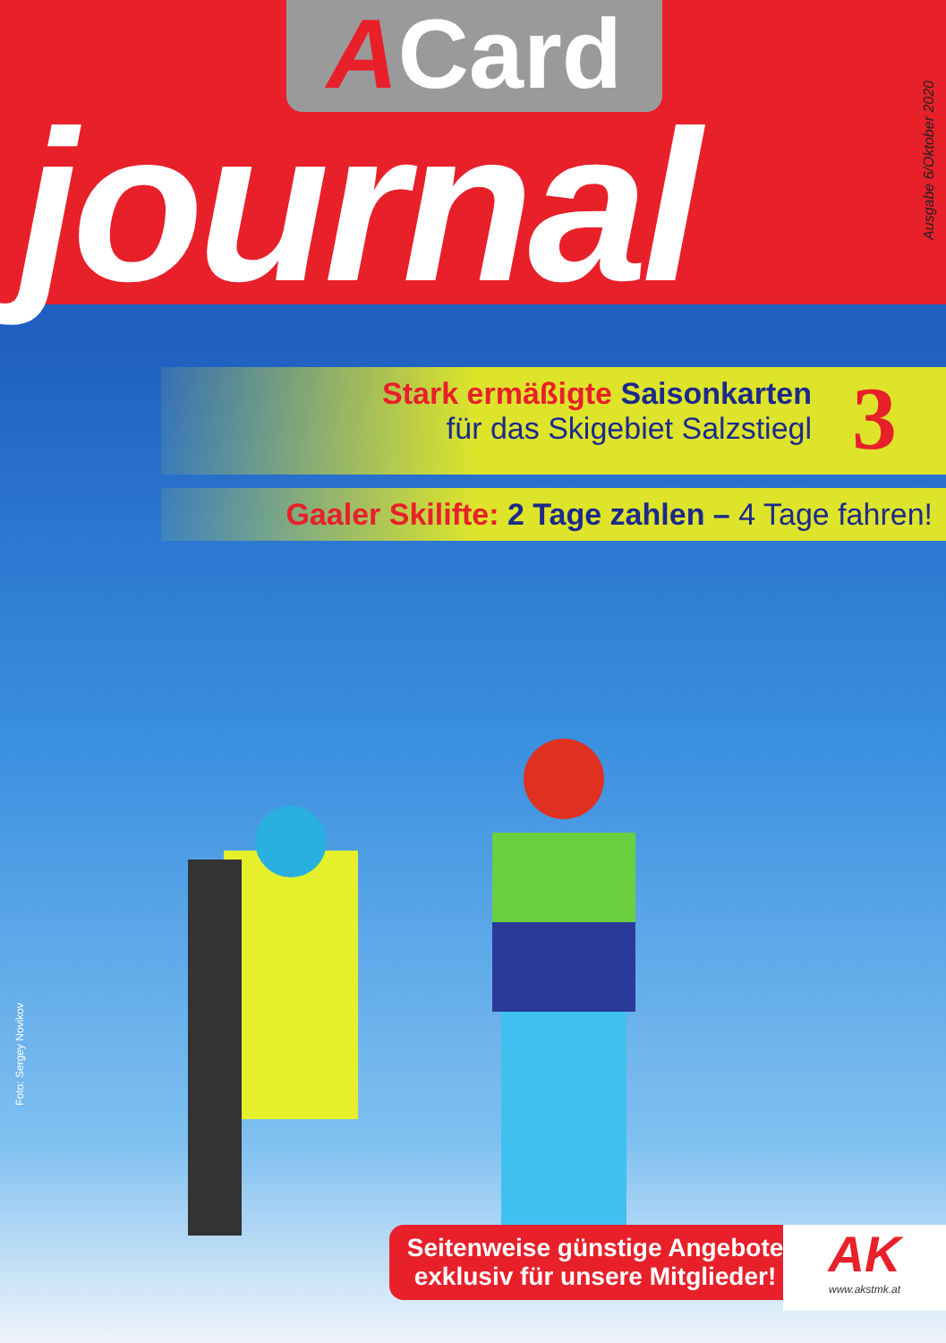ACard
journal
Ausgabe 6/Oktober 2020
Stark ermäßigte Saisonkarten
für das Skigebiet Salzstiegl
3
Gaaler Skilifte: 2 Tage zahlen – 4 Tage fahren!
Foto: Sergey Novikov
Seitenweise günstige Angebote
exklusiv für unsere Mitglieder!
AK
www.akstmk.at